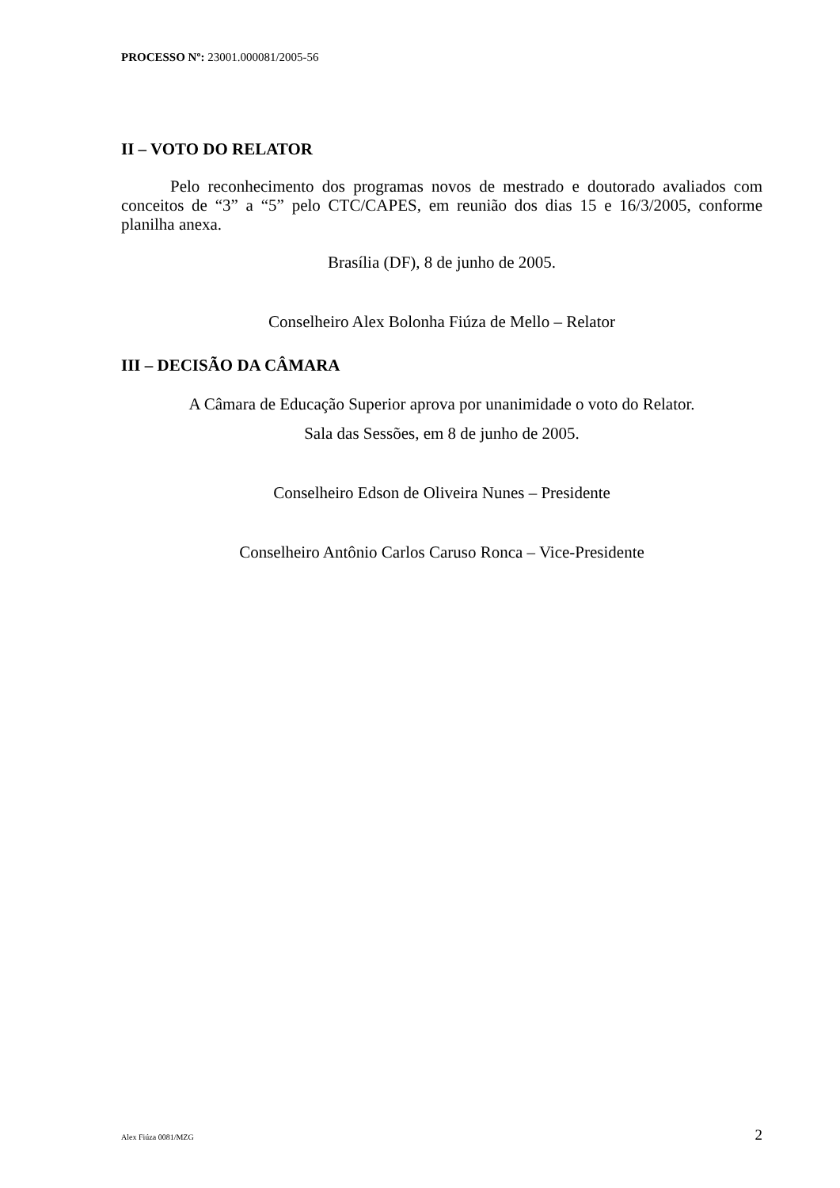PROCESSO Nº: 23001.000081/2005-56
II – VOTO DO RELATOR
Pelo reconhecimento dos programas novos de mestrado e doutorado avaliados com conceitos de “3” a “5” pelo CTC/CAPES, em reunião dos dias 15 e 16/3/2005, conforme planilha anexa.
Brasília (DF), 8 de junho de 2005.
Conselheiro Alex Bolonha Fiúza de Mello – Relator
III – DECISÃO DA CÂMARA
A Câmara de Educação Superior aprova por unanimidade o voto do Relator.
Sala das Sessões, em 8 de junho de 2005.
Conselheiro Edson de Oliveira Nunes – Presidente
Conselheiro Antônio Carlos Caruso Ronca – Vice-Presidente
Alex Fiúza 0081/MZG 2